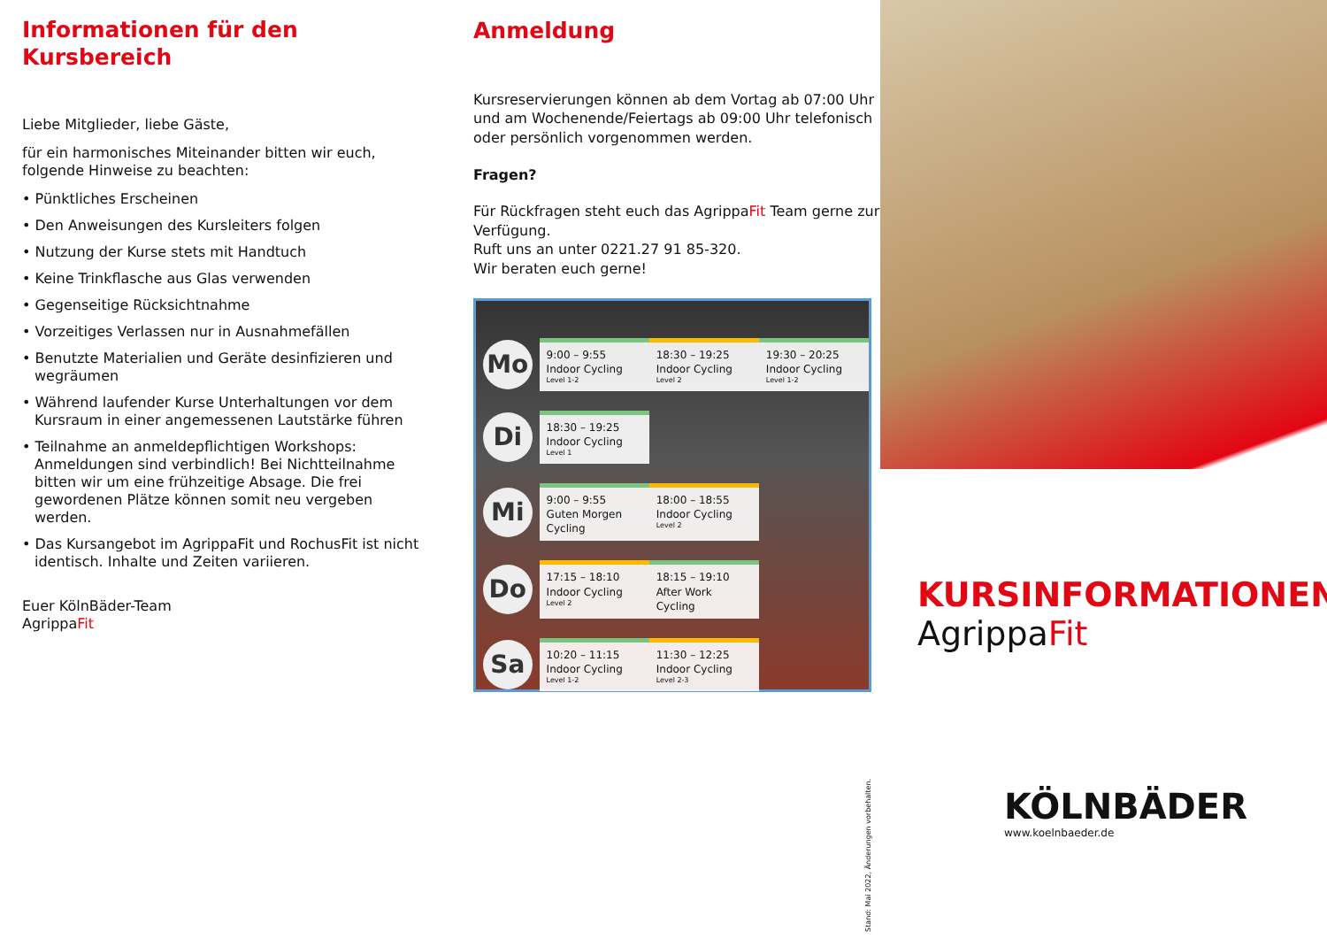Informationen für den Kursbereich
Liebe Mitglieder, liebe Gäste,
für ein harmonisches Miteinander bitten wir euch, folgende Hinweise zu beachten:
• Pünktliches Erscheinen
• Den Anweisungen des Kursleiters folgen
• Nutzung der Kurse stets mit Handtuch
• Keine Trinkflasche aus Glas verwenden
• Gegenseitige Rücksichtnahme
• Vorzeitiges Verlassen nur in Ausnahmefällen
• Benutzte Materialien und Geräte desinfizieren und wegräumen
• Während laufender Kurse Unterhaltungen vor dem Kursraum in einer angemessenen Lautstärke führen
• Teilnahme an anmeldepflichtigen Workshops: Anmeldungen sind verbindlich! Bei Nichtteilnahme bitten wir um eine frühzeitige Absage. Die frei gewordenen Plätze können somit neu vergeben werden.
• Das Kursangebot im AgrippaFit und RochusFit ist nicht identisch. Inhalte und Zeiten variieren.
Euer KölnBäder-Team
AgrippaFit
Anmeldung
Kursreservierungen können ab dem Vortag ab 07:00 Uhr und am Wochenende/Feiertags ab 09:00 Uhr telefonisch oder persönlich vorgenommen werden.
Fragen?
Für Rückfragen steht euch das AgrippaFit Team gerne zur Verfügung.
Ruft uns an unter 0221.27 91 85-320.
Wir beraten euch gerne!
| Mo | 9:00 – 9:55 Indoor Cycling Level 1-2 | 18:30 – 19:25 Indoor Cycling Level 2 | 19:30 – 20:25 Indoor Cycling Level 1-2 |
| Di | 18:30 – 19:25 Indoor Cycling Level 1 | | |
| Mi | 9:00 – 9:55 Guten Morgen Cycling | 18:00 – 18:55 Indoor Cycling Level 2 | |
| Do | 17:15 – 18:10 Indoor Cycling Level 2 | 18:15 – 19:10 After Work Cycling | |
| Sa | 10:20 – 11:15 Indoor Cycling Level 1-2 | 11:30 – 12:25 Indoor Cycling Level 2-3 | |
KURSINFORMATIONEN
AgrippaFit
KÖLNBÄDER
www.koelnbaeder.de
Stand: Mai 2022, Änderungen vorbehalten.